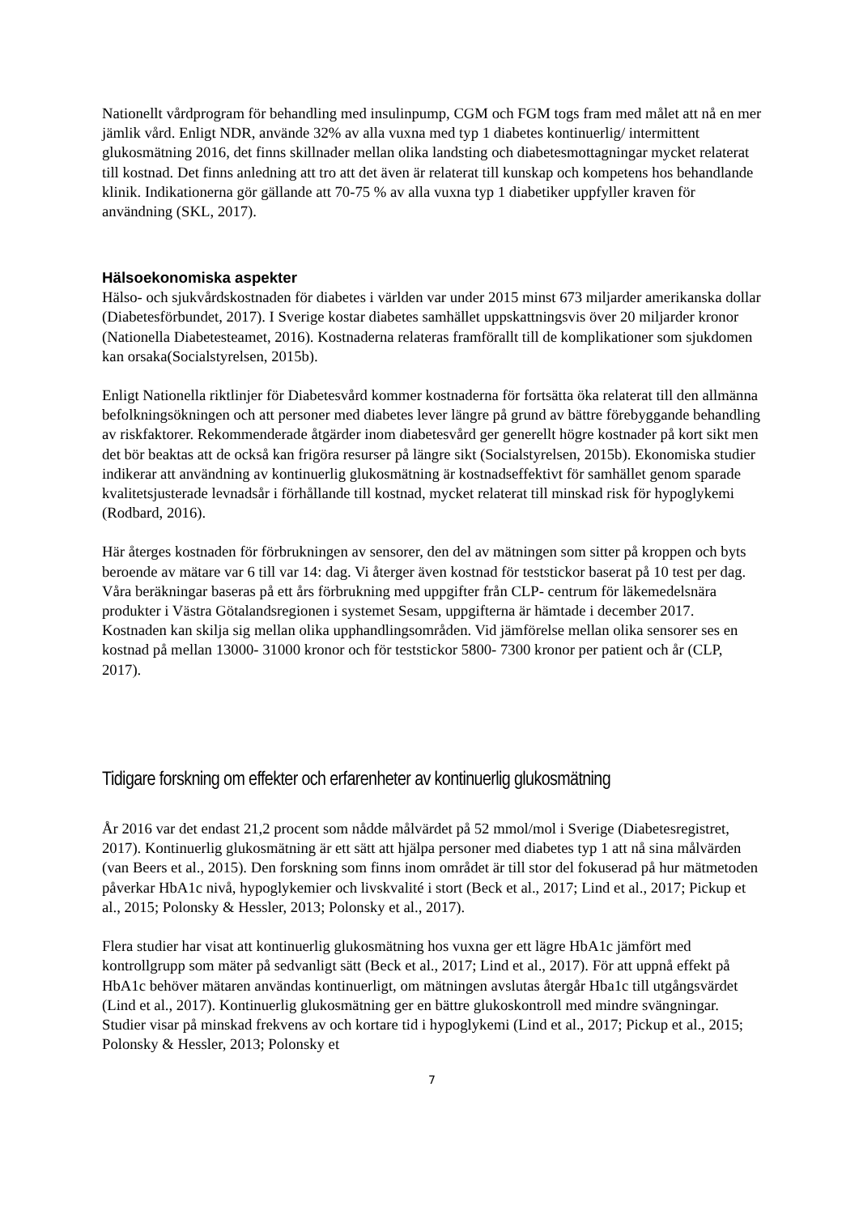Nationellt vårdprogram för behandling med insulinpump, CGM och FGM togs fram med målet att nå en mer jämlik vård. Enligt NDR, använde 32% av alla vuxna med typ 1 diabetes kontinuerlig/ intermittent glukosmätning 2016, det finns skillnader mellan olika landsting och diabetesmottagningar mycket relaterat till kostnad. Det finns anledning att tro att det även är relaterat till kunskap och kompetens hos behandlande klinik. Indikationerna gör gällande att 70-75 % av alla vuxna typ 1 diabetiker uppfyller kraven för användning (SKL, 2017).
Hälsoekonomiska aspekter
Hälso- och sjukvårdskostnaden för diabetes i världen var under 2015 minst 673 miljarder amerikanska dollar (Diabetesförbundet, 2017). I Sverige kostar diabetes samhället uppskattningsvis över 20 miljarder kronor (Nationella Diabetesteamet, 2016). Kostnaderna relateras framförallt till de komplikationer som sjukdomen kan orsaka(Socialstyrelsen, 2015b).
Enligt Nationella riktlinjer för Diabetesvård kommer kostnaderna för fortsätta öka relaterat till den allmänna befolkningsökningen och att personer med diabetes lever längre på grund av bättre förebyggande behandling av riskfaktorer. Rekommenderade åtgärder inom diabetesvård ger generellt högre kostnader på kort sikt men det bör beaktas att de också kan frigöra resurser på längre sikt (Socialstyrelsen, 2015b). Ekonomiska studier indikerar att användning av kontinuerlig glukosmätning är kostnadseffektivt för samhället genom sparade kvalitetsjusterade levnadsår i förhållande till kostnad, mycket relaterat till minskad risk för hypoglykemi (Rodbard, 2016).
Här återges kostnaden för förbrukningen av sensorer, den del av mätningen som sitter på kroppen och byts beroende av mätare var 6 till var 14: dag. Vi återger även kostnad för teststickor baserat på 10 test per dag. Våra beräkningar baseras på ett års förbrukning med uppgifter från CLP- centrum för läkemedelsnära produkter i Västra Götalandsregionen i systemet Sesam, uppgifterna är hämtade i december 2017. Kostnaden kan skilja sig mellan olika upphandlingsområden. Vid jämförelse mellan olika sensorer ses en kostnad på mellan 13000- 31000 kronor och för teststickor 5800- 7300 kronor per patient och år (CLP, 2017).
Tidigare forskning om effekter och erfarenheter av kontinuerlig glukosmätning
År 2016 var det endast 21,2 procent som nådde målvärdet på 52 mmol/mol i Sverige (Diabetesregistret, 2017). Kontinuerlig glukosmätning är ett sätt att hjälpa personer med diabetes typ 1 att nå sina målvärden (van Beers et al., 2015). Den forskning som finns inom området är till stor del fokuserad på hur mätmetoden påverkar HbA1c nivå, hypoglykemier och livskvalité i stort (Beck et al., 2017; Lind et al., 2017; Pickup et al., 2015; Polonsky & Hessler, 2013; Polonsky et al., 2017).
Flera studier har visat att kontinuerlig glukosmätning hos vuxna ger ett lägre HbA1c jämfört med kontrollgrupp som mäter på sedvanligt sätt (Beck et al., 2017; Lind et al., 2017). För att uppnå effekt på HbA1c behöver mätaren användas kontinuerligt, om mätningen avslutas återgår Hba1c till utgångsvärdet (Lind et al., 2017). Kontinuerlig glukosmätning ger en bättre glukoskontroll med mindre svängningar. Studier visar på minskad frekvens av och kortare tid i hypoglykemi (Lind et al., 2017; Pickup et al., 2015; Polonsky & Hessler, 2013; Polonsky et
7